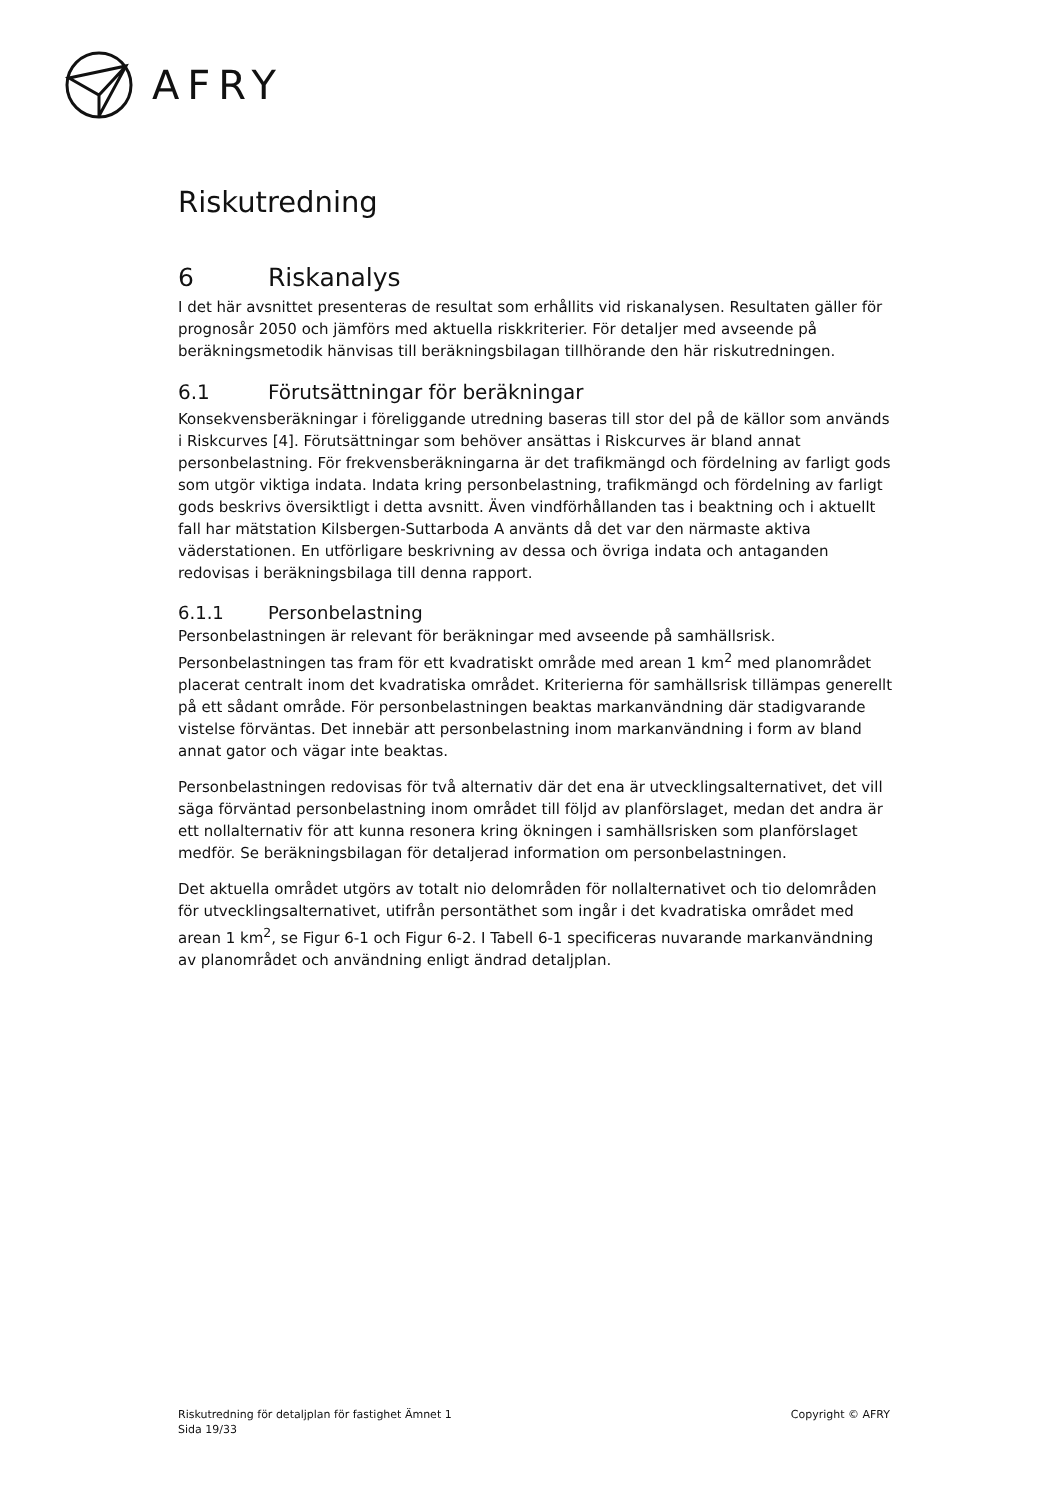AFRY
Riskutredning
6 Riskanalys
I det här avsnittet presenteras de resultat som erhållits vid riskanalysen. Resultaten gäller för prognosår 2050 och jämförs med aktuella riskkriterier. För detaljer med avseende på beräkningsmetodik hänvisas till beräkningsbilagan tillhörande den här riskutredningen.
6.1 Förutsättningar för beräkningar
Konsekvensberäkningar i föreliggande utredning baseras till stor del på de källor som används i Riskcurves [4]. Förutsättningar som behöver ansättas i Riskcurves är bland annat personbelastning. För frekvensberäkningarna är det trafikmängd och fördelning av farligt gods som utgör viktiga indata. Indata kring personbelastning, trafikmängd och fördelning av farligt gods beskrivs översiktligt i detta avsnitt. Även vindförhållanden tas i beaktning och i aktuellt fall har mätstation Kilsbergen-Suttarboda A använts då det var den närmaste aktiva väderstationen. En utförligare beskrivning av dessa och övriga indata och antaganden redovisas i beräkningsbilaga till denna rapport.
6.1.1 Personbelastning
Personbelastningen är relevant för beräkningar med avseende på samhällsrisk. Personbelastningen tas fram för ett kvadratiskt område med arean 1 km<sup>2</sup> med planområdet placerat centralt inom det kvadratiska området. Kriterierna för samhällsrisk tillämpas generellt på ett sådant område. För personbelastningen beaktas markanvändning där stadigvarande vistelse förväntas. Det innebär att personbelastning inom markanvändning i form av bland annat gator och vägar inte beaktas.
Personbelastningen redovisas för två alternativ där det ena är utvecklingsalternativet, det vill säga förväntad personbelastning inom området till följd av planförslaget, medan det andra är ett nollalternativ för att kunna resonera kring ökningen i samhällsrisken som planförslaget medför. Se beräkningsbilagan för detaljerad information om personbelastningen.
Det aktuella området utgörs av totalt nio delområden för nollalternativet och tio delområden för utvecklingsalternativet, utifrån persontäthet som ingår i det kvadratiska området med arean 1 km<sup>2</sup>, se Figur 6-1 och Figur 6-2. I Tabell 6-1 specificeras nuvarande markanvändning av planområdet och användning enligt ändrad detaljplan.
Riskutredning för detaljplan för fastighet Ämnet 1
Sida 19/33
Copyright © AFRY